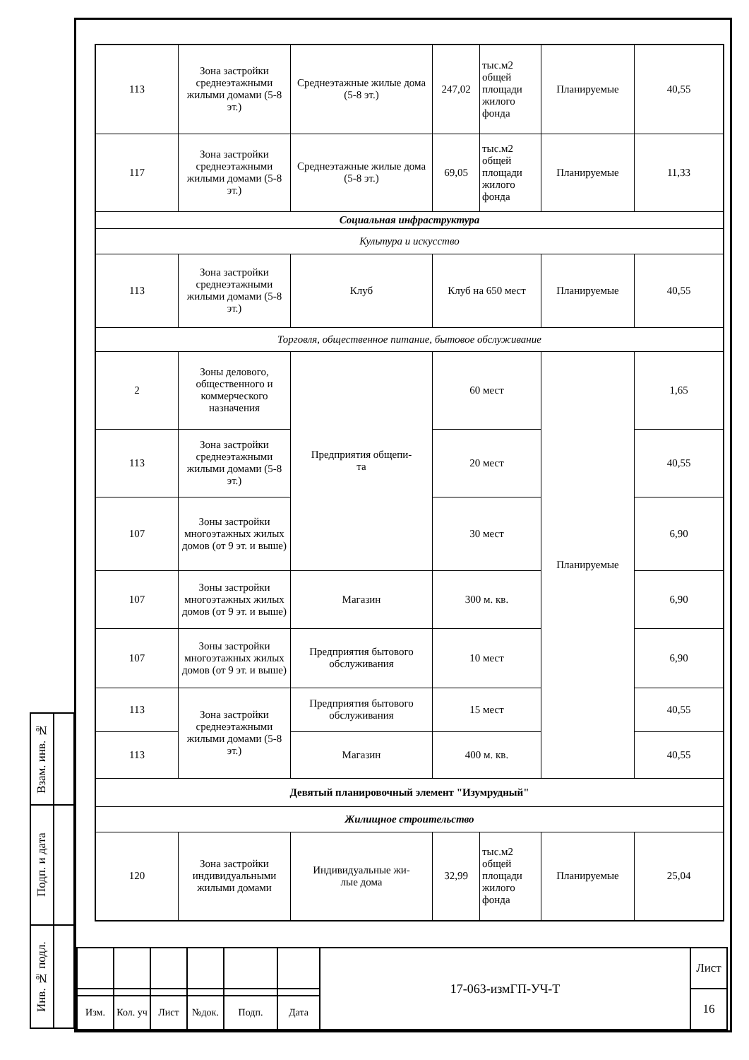| 113 | Зона застройки среднеэтажными жилыми домами (5-8 эт.) | Среднеэтажные жилые дома (5-8 эт.) | 247,02 | тыс.м2 общей площади жилого фонда | Планируемые | 40,55 |
| 117 | Зона застройки среднеэтажными жилыми домами (5-8 эт.) | Среднеэтажные жилые дома (5-8 эт.) | 69,05 | тыс.м2 общей площади жилого фонда | Планируемые | 11,33 |
| Социальная инфраструктура | | | | | | |
| Культура и искусство | | | | | | |
| 113 | Зона застройки среднеэтажными жилыми домами (5-8 эт.) | Клуб | Клуб на 650 мест | | Планируемые | 40,55 |
| Торговля, общественное питание, бытовое обслуживание | | | | | | |
| 2 | Зоны делового, общественного и коммерческого назначения | Предприятия общепи- та | 60 мест | | Планируемые | 1,65 |
| 113 | Зона застройки среднеэтажными жилыми домами (5-8 эт.) | | 20 мест | | | 40,55 |
| 107 | Зоны застройки многоэтажных жилых домов (от 9 эт. и выше) | | 30 мест | | | 6,90 |
| 107 | Зоны застройки многоэтажных жилых домов (от 9 эт. и выше) | Магазин | 300 м. кв. | | | 6,90 |
| 107 | Зоны застройки многоэтажных жилых домов (от 9 эт. и выше) | Предприятия бытового обслуживания | 10 мест | | | 6,90 |
| 113 | Зона застройки среднеэтажными жилыми домами (5-8 эт.) | Предприятия бытового обслуживания | 15 мест | | | 40,55 |
| 113 | | Магазин | 400 м. кв. | | | 40,55 |
| Девятый планировочный элемент "Изумрудный" | | | | | | |
| Жилищное строительство | | | | | | |
| 120 | Зона застройки индивидуальными жилыми домами | Индивидуальные жи- лые дома | 32,99 | тыс.м2 общей площади жилого фонда | Планируемые | 25,04 |
| Взам. инв. № | |
| Подп. и дата | |
| Инв. № подл. | |
| | | | | | | 17-063-измГП-УЧ-Т | Лист |
| | | | | | | | 16 |
| Изм. | Кол. уч | Лист | №док. | Подп. | Дата | | |